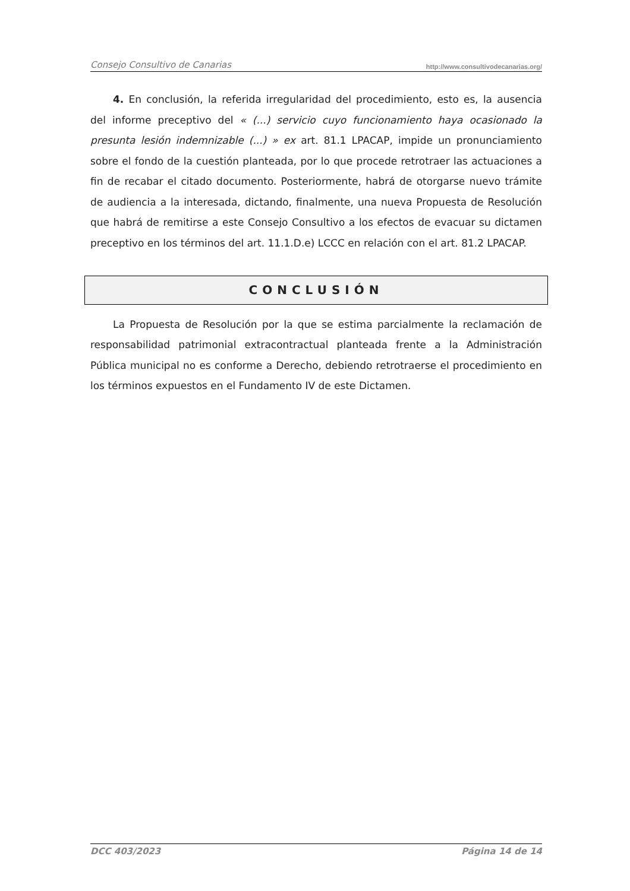Consejo Consultivo de Canarias http://www.consultivodecanarias.org/
4. En conclusión, la referida irregularidad del procedimiento, esto es, la ausencia del informe preceptivo del « (...) servicio cuyo funcionamiento haya ocasionado la presunta lesión indemnizable (...) » ex art. 81.1 LPACAP, impide un pronunciamiento sobre el fondo de la cuestión planteada, por lo que procede retrotraer las actuaciones a fin de recabar el citado documento. Posteriormente, habrá de otorgarse nuevo trámite de audiencia a la interesada, dictando, finalmente, una nueva Propuesta de Resolución que habrá de remitirse a este Consejo Consultivo a los efectos de evacuar su dictamen preceptivo en los términos del art. 11.1.D.e) LCCC en relación con el art. 81.2 LPACAP.
CONCLUSIÓN
La Propuesta de Resolución por la que se estima parcialmente la reclamación de responsabilidad patrimonial extracontractual planteada frente a la Administración Pública municipal no es conforme a Derecho, debiendo retrotraerse el procedimiento en los términos expuestos en el Fundamento IV de este Dictamen.
DCC 403/2023 Página 14 de 14